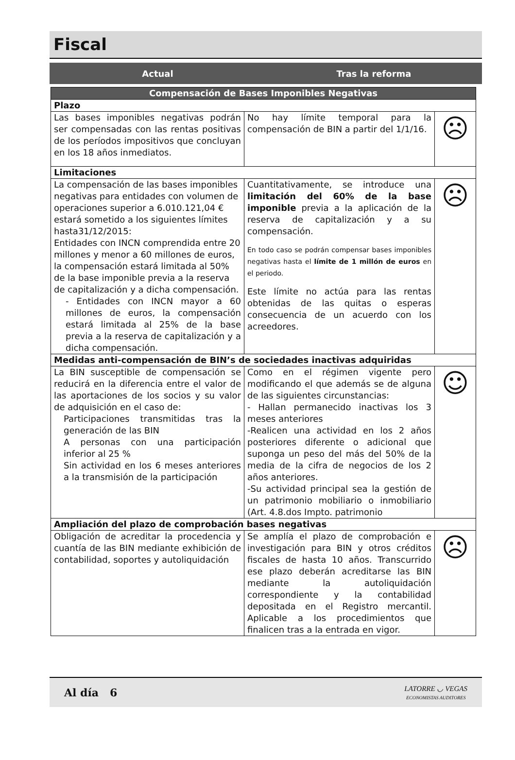Fiscal
Actual Tras la reforma
| Compensación de Bases Imponibles Negativas | | |
| --- | --- | --- |
| Plazo | | |
| Las bases imponibles negativas podrán ser compensadas con las rentas positivas de los períodos impositivos que concluyan en los 18 años inmediatos. | No hay límite temporal para la compensación de BIN a partir del 1/1/16. | ☹ |
| Limitaciones | | |
| La compensación de las bases imponibles negativas para entidades con volumen de operaciones superior a 6.010.121,04 € estará sometido a los siguientes límites hasta31/12/2015: Entidades con INCN comprendida entre 20 millones y menor a 60 millones de euros, la compensación estará limitada al 50% de la base imponible previa a la reserva de capitalización y a dicha compensación. - Entidades con INCN mayor a 60 millones de euros, la compensación estará limitada al 25% de la base previa a la reserva de capitalización y a dicha compensación. | Cuantitativamente, se introduce una limitación del 60% de la base imponible previa a la aplicación de la reserva de capitalización y a su compensación. En todo caso se podrán compensar bases imponibles negativas hasta el límite de 1 millón de euros en el periodo. Este límite no actúa para las rentas obtenidas de las quitas o esperas consecuencia de un acuerdo con los acreedores. | ☹ |
| Medidas anti-compensación de BIN’s de sociedades inactivas adquiridas | | |
| La BIN susceptible de compensación se reducirá en la diferencia entre el valor de las aportaciones de los socios y su valor de adquisición en el caso de: Participaciones transmitidas tras la generación de las BIN A personas con una participación inferior al 25 % Sin actividad en los 6 meses anteriores a la transmisión de la participación | Como en el régimen vigente pero modificando el que además se de alguna de las siguientes circunstancias: - Hallan permanecido inactivas los 3 meses anteriores -Realicen una actividad en los 2 años posteriores diferente o adicional que suponga un peso del más del 50% de la media de la cifra de negocios de los 2 años anteriores. -Su actividad principal sea la gestión de un patrimonio mobiliario o inmobiliario (Art. 4.8.dos Impto. patrimonio | ☺ |
| Ampliación del plazo de comprobación bases negativas | | |
| Obligación de acreditar la procedencia y cuantía de las BIN mediante exhibición de contabilidad, soportes y autoliquidación | Se amplía el plazo de comprobación e investigación para BIN y otros créditos fiscales de hasta 10 años. Transcurrido ese plazo deberán acreditarse las BIN mediante la autoliquidación correspondiente y la contabilidad depositada en el Registro mercantil. Aplicable a los procedimientos que finalicen tras a la entrada en vigor. | ☹ |
Al día 6
LATORRE ◡ VEGAS
ECONOMISTAS AUDITORES